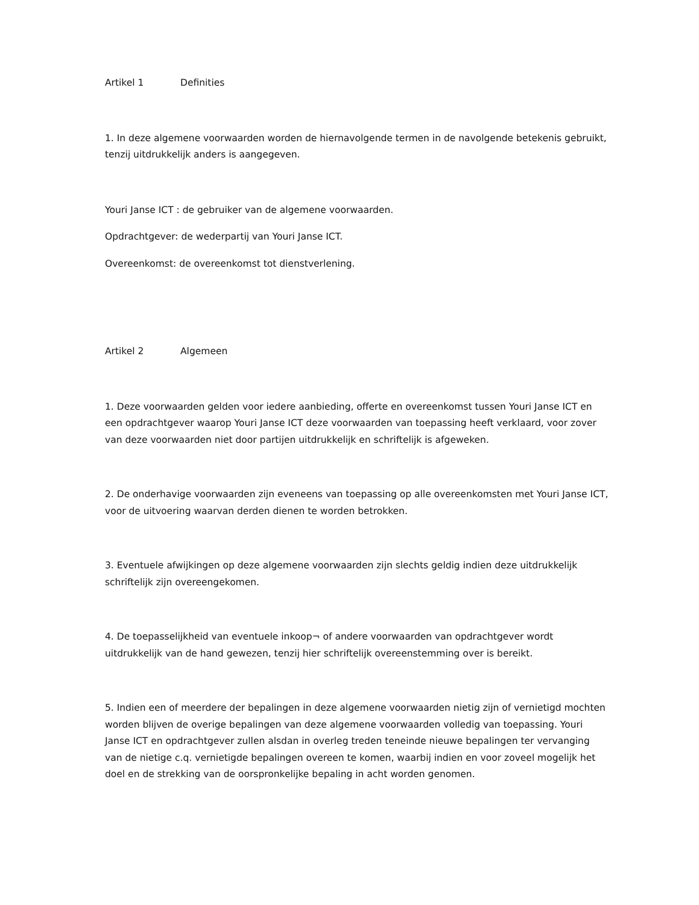Artikel 1 Definities
1. In deze algemene voorwaarden worden de hiernavolgende termen in de navolgende betekenis gebruikt, tenzij uitdrukkelijk anders is aangegeven.
Youri Janse ICT : de gebruiker van de algemene voorwaarden.
Opdrachtgever: de wederpartij van Youri Janse ICT.
Overeenkomst: de overeenkomst tot dienstverlening.
Artikel 2 Algemeen
1. Deze voorwaarden gelden voor iedere aanbieding, offerte en overeenkomst tussen Youri Janse ICT en een opdrachtgever waarop Youri Janse ICT deze voorwaarden van toepassing heeft verklaard, voor zover van deze voorwaarden niet door partijen uitdrukkelijk en schriftelijk is afgeweken.
2. De onderhavige voorwaarden zijn eveneens van toepassing op alle overeenkomsten met Youri Janse ICT, voor de uitvoering waarvan derden dienen te worden betrokken.
3. Eventuele afwijkingen op deze algemene voorwaarden zijn slechts geldig indien deze uitdrukkelijk schriftelijk zijn overeengekomen.
4. De toepasselijkheid van eventuele inkoop¬ of andere voorwaarden van opdrachtgever wordt uitdrukkelijk van de hand gewezen, tenzij hier schriftelijk overeenstemming over is bereikt.
5. Indien een of meerdere der bepalingen in deze algemene voorwaarden nietig zijn of vernietigd mochten worden blijven de overige bepalingen van deze algemene voorwaarden volledig van toepassing. Youri Janse ICT en opdrachtgever zullen alsdan in overleg treden teneinde nieuwe bepalingen ter vervanging van de nietige c.q. vernietigde bepalingen overeen te komen, waarbij indien en voor zoveel mogelijk het doel en de strekking van de oorspronkelijke bepaling in acht worden genomen.